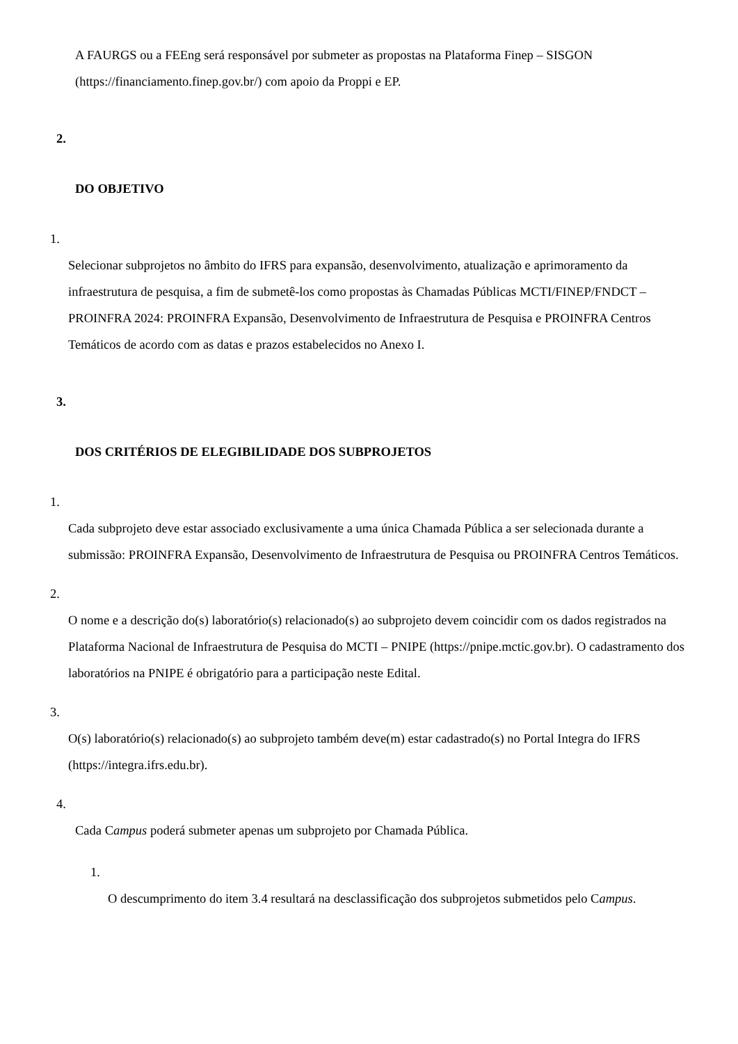A FAURGS ou a FEEng será responsável por submeter as propostas na Plataforma Finep – SISGON (https://financiamento.finep.gov.br/) com apoio da Proppi e EP.
2.
DO OBJETIVO
1.
Selecionar subprojetos no âmbito do IFRS para expansão, desenvolvimento, atualização e aprimoramento da infraestrutura de pesquisa, a fim de submetê-los como propostas às Chamadas Públicas MCTI/FINEP/FNDCT – PROINFRA 2024: PROINFRA Expansão, Desenvolvimento de Infraestrutura de Pesquisa e PROINFRA Centros Temáticos de acordo com as datas e prazos estabelecidos no Anexo I.
3.
DOS CRITÉRIOS DE ELEGIBILIDADE DOS SUBPROJETOS
1.
Cada subprojeto deve estar associado exclusivamente a uma única Chamada Pública a ser selecionada durante a submissão: PROINFRA Expansão, Desenvolvimento de Infraestrutura de Pesquisa ou PROINFRA Centros Temáticos.
2.
O nome e a descrição do(s) laboratório(s) relacionado(s) ao subprojeto devem coincidir com os dados registrados na Plataforma Nacional de Infraestrutura de Pesquisa do MCTI – PNIPE (https://pnipe.mctic.gov.br). O cadastramento dos laboratórios na PNIPE é obrigatório para a participação neste Edital.
3.
O(s) laboratório(s) relacionado(s) ao subprojeto também deve(m) estar cadastrado(s) no Portal Integra do IFRS (https://integra.ifrs.edu.br).
4.
Cada Campus poderá submeter apenas um subprojeto por Chamada Pública.
1.
O descumprimento do item 3.4 resultará na desclassificação dos subprojetos submetidos pelo Campus.